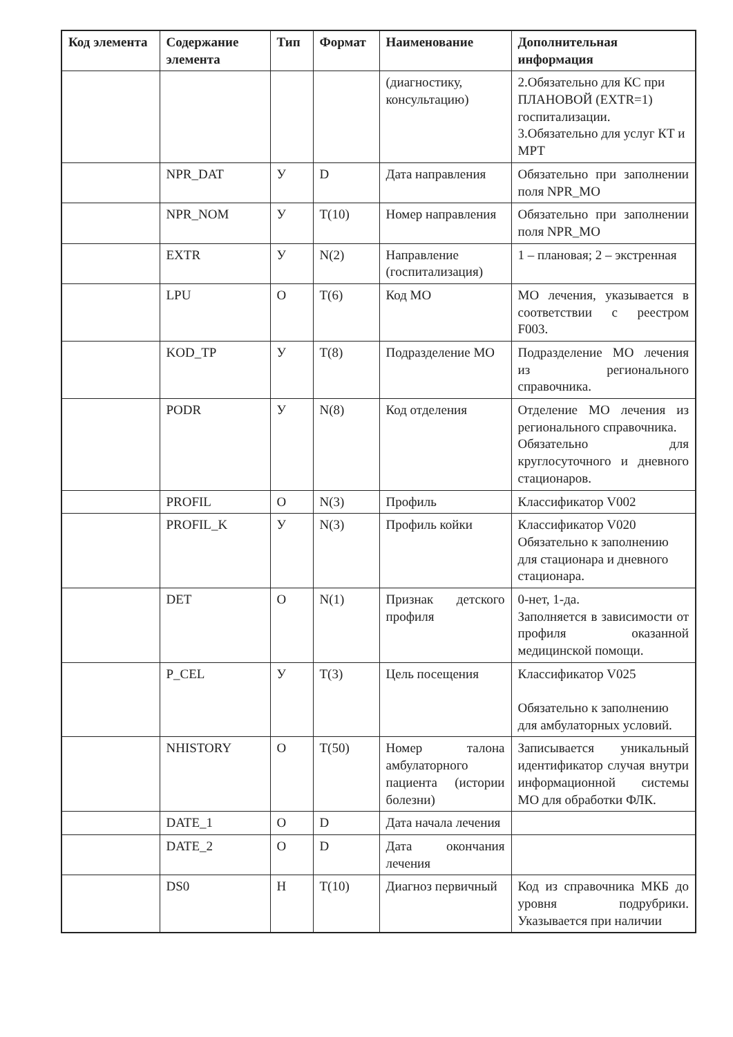| Код элемента | Содержание элемента | Тип | Формат | Наименование | Дополнительная информация |
| --- | --- | --- | --- | --- | --- |
| | | | | (диагностику, консультацию) | 2.Обязательно для КС при ПЛАНОВОЙ (EXTR=1) госпитализации. 3.Обязательно для услуг КТ и МРТ |
| | NPR_DAT | У | D | Дата направления | Обязательно при заполнении поля NPR_MO |
| | NPR_NOM | У | T(10) | Номер направления | Обязательно при заполнении поля NPR_MO |
| | EXTR | У | N(2) | Направление (госпитализация) | 1 – плановая; 2 – экстренная |
| | LPU | О | T(6) | Код МО | МО лечения, указывается в соответствии с реестром F003. |
| | KOD_TP | У | T(8) | Подразделение МО | Подразделение МО лечения из регионального справочника. |
| | PODR | У | N(8) | Код отделения | Отделение МО лечения из регионального справочника. Обязательно для круглосуточного и дневного стационаров. |
| | PROFIL | О | N(3) | Профиль | Классификатор V002 |
| | PROFIL_K | У | N(3) | Профиль койки | Классификатор V020 Обязательно к заполнению для стационара и дневного стационара. |
| | DET | О | N(1) | Признак детского профиля | 0-нет, 1-да. Заполняется в зависимости от профиля оказанной медицинской помощи. |
| | P_CEL | У | T(3) | Цель посещения | Классификатор V025 Обязательно к заполнению для амбулаторных условий. |
| | NHISTORY | О | T(50) | Номер талона амбулаторного пациента (истории болезни) | Записывается уникальный идентификатор случая внутри информационной системы МО для обработки ФЛК. |
| | DATE_1 | О | D | Дата начала лечения | |
| | DATE_2 | О | D | Дата окончания лечения | |
| | DS0 | Н | T(10) | Диагноз первичный | Код из справочника МКБ до уровня подрубрики. Указывается при наличии |